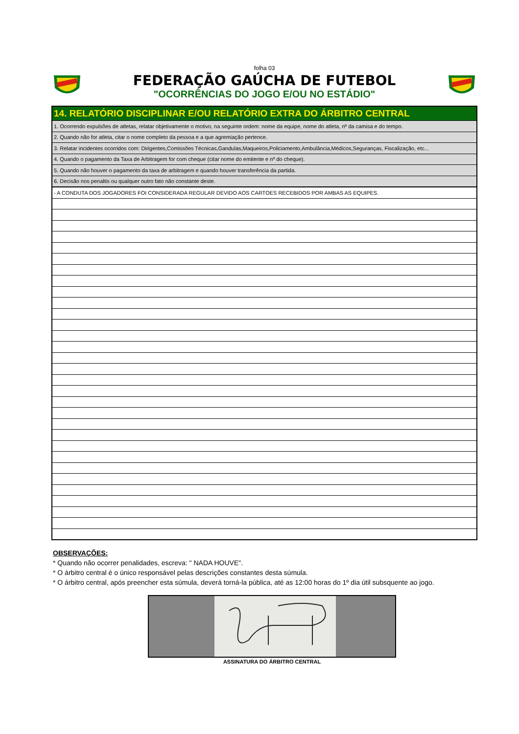folha 03
FEDERAÇÃO GAÚCHA DE FUTEBOL
"OCORRÊNCIAS DO JOGO E/OU NO ESTÁDIO"
| 14. RELATÓRIO DISCIPLINAR E/OU RELATÓRIO EXTRA DO ÁRBITRO CENTRAL |
| 1. Ocorrendo expulsões de atletas, relatar objetivamente o motivo, na seguinte ordem: nome da equipe, nome do atleta, nº da camisa e do tempo. |
| 2. Quando não for atleta, citar o nome completo da pessoa e a que agremiação pertence. |
| 3. Relatar incidentes ocorridos com: Dirigentes,Comissões Técnicas,Gandulas,Maqueiros,Policiamento,Ambulância,Médicos,Seguranças, Fiscalização, etc... |
| 4. Quando o pagamento da Taxa de Arbitragem for com cheque (citar nome do emitente e nº do cheque). |
| 5. Quando não houver o pagamento da taxa de arbitragem e quando houver transferência da partida. |
| 6. Decisão nos penaltis ou qualquer outro fato não constante deste. |
| - A CONDUTA DOS JOGADORES FOI CONSIDERADA REGULAR DEVIDO AOS CARTOES RECEBIDOS POR AMBAS AS EQUIPES. |
OBSERVAÇÕES:
* Quando não ocorrer penalidades, escreva: " NADA HOUVE".
* O árbitro central é o único responsável pelas descrições constantes desta súmula.
* O árbitro central, após preencher esta súmula, deverá torná-la pública, até as 12:00 horas do 1º dia útil subsquente ao jogo.
ASSINATURA DO ÁRBITRO CENTRAL